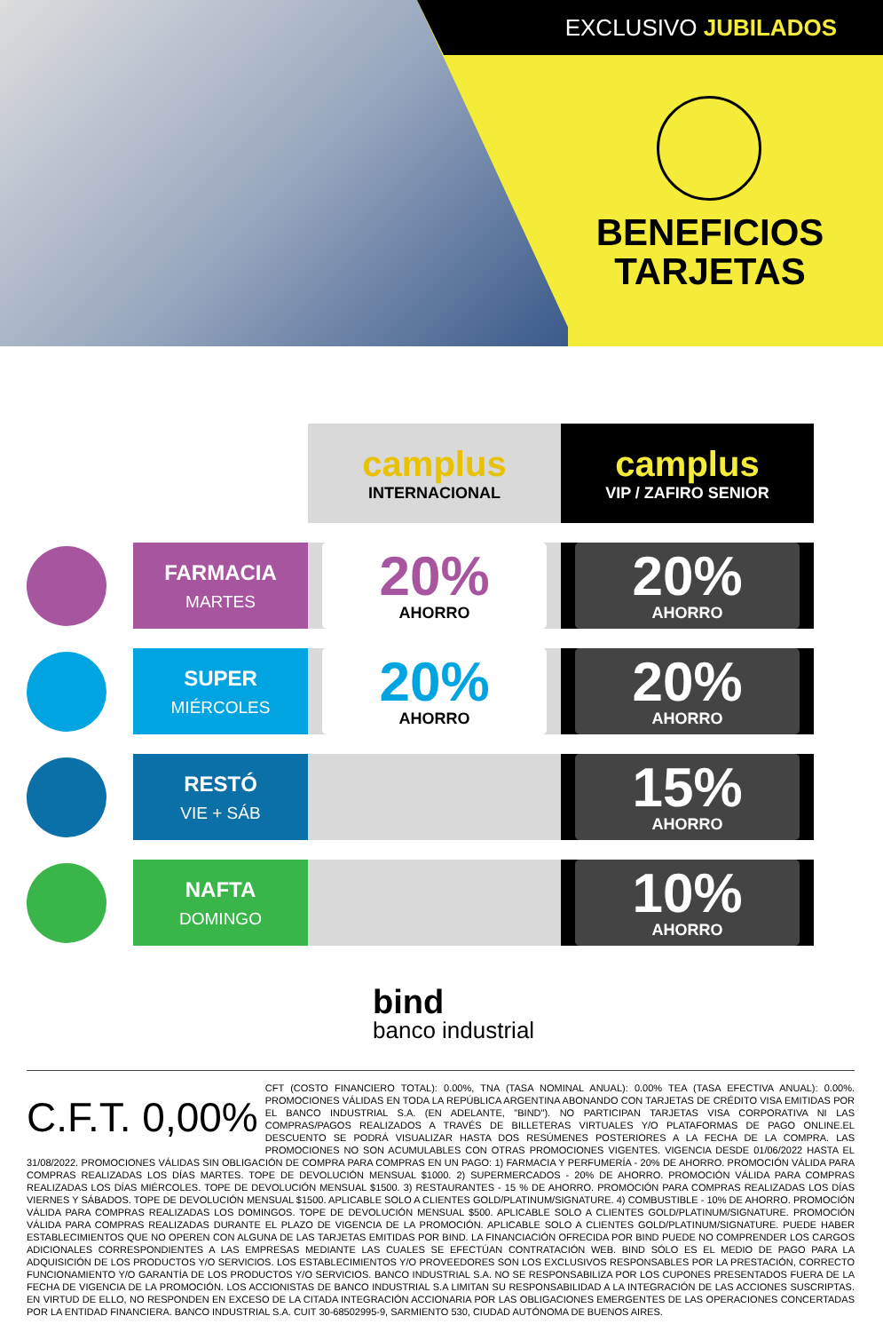EXCLUSIVO JUBILADOS
BENEFICIOS
TARJETAS
| | | camplus INTERNACIONAL | camplus VIP / ZAFIRO SENIOR |
| --- | --- | --- | --- |
| | FARMACIA MARTES | 20% AHORRO | 20% AHORRO |
| | SUPER MIÉRCOLES | 20% AHORRO | 20% AHORRO |
| | RESTÓ VIE + SÁB | | 15% AHORRO |
| | NAFTA DOMINGO | | 10% AHORRO |
bind
banco industrial
C.F.T. 0,00% CFT (COSTO FINANCIERO TOTAL): 0.00%, TNA (TASA NOMINAL ANUAL): 0.00% TEA (TASA EFECTIVA ANUAL): 0.00%. PROMOCIONES VÁLIDAS EN TODA LA REPÚBLICA ARGENTINA ABONANDO CON TARJETAS DE CRÉDITO VISA EMITIDAS POR EL BANCO INDUSTRIAL S.A. (EN ADELANTE, "BIND"). NO PARTICIPAN TARJETAS VISA CORPORATIVA NI LAS COMPRAS/PAGOS REALIZADOS A TRAVÉS DE BILLETERAS VIRTUALES Y/O PLATAFORMAS DE PAGO ONLINE.EL DESCUENTO SE PODRÁ VISUALIZAR HASTA DOS RESÚMENES POSTERIORES A LA FECHA DE LA COMPRA. LAS PROMOCIONES NO SON ACUMULABLES CON OTRAS PROMOCIONES VIGENTES. VIGENCIA DESDE 01/06/2022 HASTA EL 31/08/2022. PROMOCIONES VÁLIDAS SIN OBLIGACIÓN DE COMPRA PARA COMPRAS EN UN PAGO: 1) FARMACIA Y PERFUMERÍA - 20% DE AHORRO. PROMOCIÓN VÁLIDA PARA COMPRAS REALIZADAS LOS DÍAS MARTES. TOPE DE DEVOLUCIÓN MENSUAL $1000. 2) SUPERMERCADOS - 20% DE AHORRO. PROMOCIÓN VÁLIDA PARA COMPRAS REALIZADAS LOS DÍAS MIÉRCOLES. TOPE DE DEVOLUCIÓN MENSUAL $1500. 3) RESTAURANTES - 15 % DE AHORRO. PROMOCIÓN PARA COMPRAS REALIZADAS LOS DÍAS VIERNES Y SÁBADOS. TOPE DE DEVOLUCIÓN MENSUAL $1500. APLICABLE SOLO A CLIENTES GOLD/PLATINUM/SIGNATURE. 4) COMBUSTIBLE - 10% DE AHORRO. PROMOCIÓN VÁLIDA PARA COMPRAS REALIZADAS LOS DOMINGOS. TOPE DE DEVOLUCIÓN MENSUAL $500. APLICABLE SOLO A CLIENTES GOLD/PLATINUM/SIGNATURE. PROMOCIÓN VÁLIDA PARA COMPRAS REALIZADAS DURANTE EL PLAZO DE VIGENCIA DE LA PROMOCIÓN. APLICABLE SOLO A CLIENTES GOLD/PLATINUM/SIGNATURE. PUEDE HABER ESTABLECIMIENTOS QUE NO OPEREN CON ALGUNA DE LAS TARJETAS EMITIDAS POR BIND. LA FINANCIACIÓN OFRECIDA POR BIND PUEDE NO COMPRENDER LOS CARGOS ADICIONALES CORRESPONDIENTES A LAS EMPRESAS MEDIANTE LAS CUALES SE EFECTÚAN CONTRATACIÓN WEB. BIND SÓLO ES EL MEDIO DE PAGO PARA LA ADQUISICIÓN DE LOS PRODUCTOS Y/O SERVICIOS. LOS ESTABLECIMIENTOS Y/O PROVEEDORES SON LOS EXCLUSIVOS RESPONSABLES POR LA PRESTACIÓN, CORRECTO FUNCIONAMIENTO Y/O GARANTÍA DE LOS PRODUCTOS Y/O SERVICIOS. BANCO INDUSTRIAL S.A. NO SE RESPONSABILIZA POR LOS CUPONES PRESENTADOS FUERA DE LA FECHA DE VIGENCIA DE LA PROMOCIÓN. LOS ACCIONISTAS DE BANCO INDUSTRIAL S.A LIMITAN SU RESPONSABILIDAD A LA INTEGRACIÓN DE LAS ACCIONES SUSCRIPTAS. EN VIRTUD DE ELLO, NO RESPONDEN EN EXCESO DE LA CITADA INTEGRACIÓN ACCIONARIA POR LAS OBLIGACIONES EMERGENTES DE LAS OPERACIONES CONCERTADAS POR LA ENTIDAD FINANCIERA. BANCO INDUSTRIAL S.A. CUIT 30-68502995-9, SARMIENTO 530, CIUDAD AUTÓNOMA DE BUENOS AIRES.